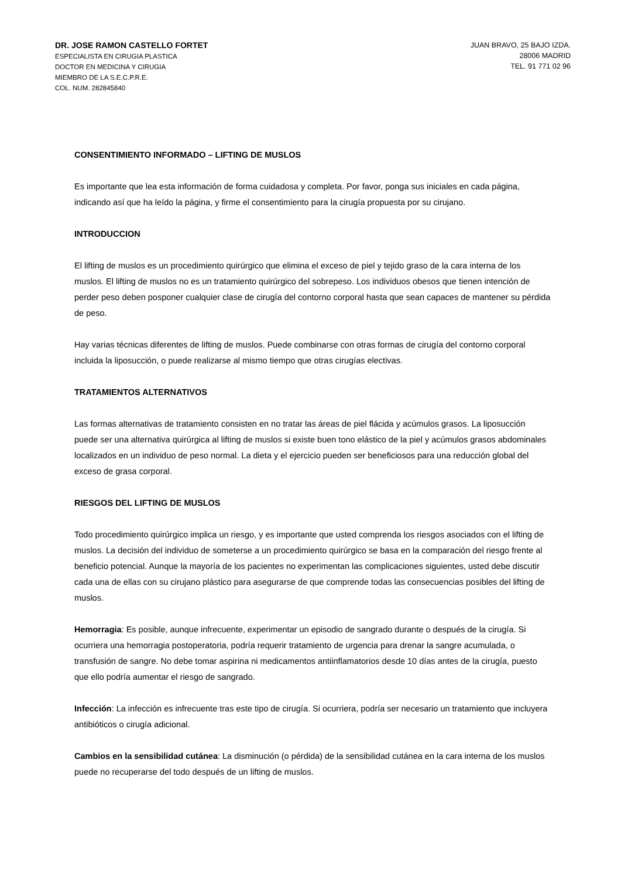DR. JOSE RAMON CASTELLO FORTET
ESPECIALISTA EN CIRUGIA PLASTICA
DOCTOR EN MEDICINA Y CIRUGIA
MIEMBRO DE LA S.E.C.P.R.E.
COL. NUM. 282845840
JUAN BRAVO, 25 BAJO IZDA.
28006 MADRID
TEL. 91 771 02 96
CONSENTIMIENTO INFORMADO – LIFTING DE MUSLOS
Es importante que lea esta información de forma cuidadosa y completa. Por favor, ponga sus iniciales en cada página, indicando así que ha leído la página, y firme el consentimiento para la cirugía propuesta por su cirujano.
INTRODUCCION
El lifting de muslos es un procedimiento quirúrgico que elimina el exceso de piel y tejido graso de la cara interna de los muslos. El lifting de muslos no es un tratamiento quirúrgico del sobrepeso. Los individuos obesos que tienen intención de perder peso deben posponer cualquier clase de cirugía del contorno corporal hasta que sean capaces de mantener su pérdida de peso.
Hay varias técnicas diferentes de lifting de muslos. Puede combinarse con otras formas de cirugía del contorno corporal incluida la liposucción, o puede realizarse al mismo tiempo que otras cirugías electivas.
TRATAMIENTOS ALTERNATIVOS
Las formas alternativas de tratamiento consisten en no tratar las áreas de piel flácida y acúmulos grasos. La liposucción puede ser una alternativa quirúrgica al lifting de muslos si existe buen tono elástico de la piel y acúmulos grasos abdominales localizados en un individuo de peso normal. La dieta y el ejercicio pueden ser beneficiosos para una reducción global del exceso de grasa corporal.
RIESGOS DEL LIFTING DE MUSLOS
Todo procedimiento quirúrgico implica un riesgo, y es importante que usted comprenda los riesgos asociados con el lifting de muslos. La decisión del individuo de someterse a un procedimiento quirúrgico se basa en la comparación del riesgo frente al beneficio potencial. Aunque la mayoría de los pacientes no experimentan las complicaciones siguientes, usted debe discutir cada una de ellas con su cirujano plástico para asegurarse de que comprende todas las consecuencias posibles del lifting de muslos.
Hemorragia: Es posible, aunque infrecuente, experimentar un episodio de sangrado durante o después de la cirugía. Si ocurriera una hemorragia postoperatoria, podría requerir tratamiento de urgencia para drenar la sangre acumulada, o transfusión de sangre. No debe tomar aspirina ni medicamentos antiinflamatorios desde 10 días antes de la cirugía, puesto que ello podría aumentar el riesgo de sangrado.
Infección: La infección es infrecuente tras este tipo de cirugía. Si ocurriera, podría ser necesario un tratamiento que incluyera antibióticos o cirugía adicional.
Cambios en la sensibilidad cutánea: La disminución (o pérdida) de la sensibilidad cutánea en la cara interna de los muslos puede no recuperarse del todo después de un lifting de muslos.